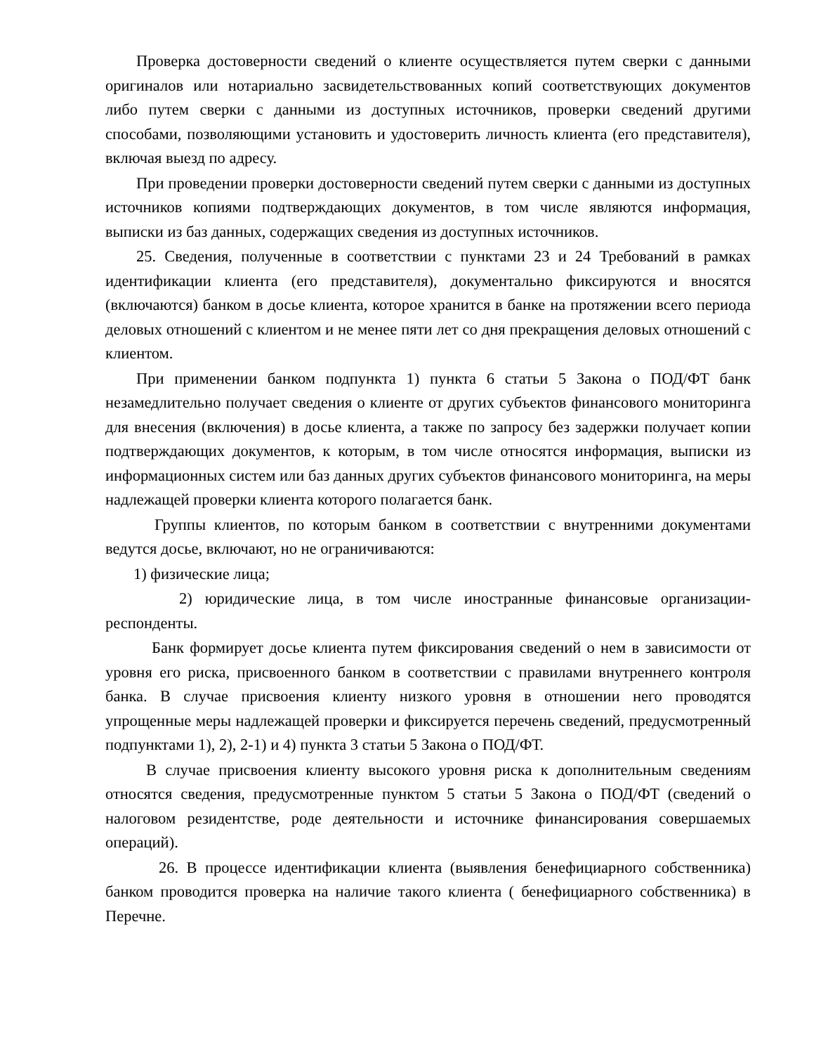Проверка достоверности сведений о клиенте осуществляется путем сверки с данными оригиналов или нотариально засвидетельствованных копий соответствующих документов либо путем сверки с данными из доступных источников, проверки сведений другими способами, позволяющими установить и удостоверить личность клиента (его представителя), включая выезд по адресу.
При проведении проверки достоверности сведений путем сверки с данными из доступных источников копиями подтверждающих документов, в том числе являются информация, выписки из баз данных, содержащих сведения из доступных источников.
25. Сведения, полученные в соответствии с пунктами 23 и 24 Требований в рамках идентификации клиента (его представителя), документально фиксируются и вносятся (включаются) банком в досье клиента, которое хранится в банке на протяжении всего периода деловых отношений с клиентом и не менее пяти лет со дня прекращения деловых отношений с клиентом.
При применении банком подпункта 1) пункта 6 статьи 5 Закона о ПОД/ФТ банк незамедлительно получает сведения о клиенте от других субъектов финансового мониторинга для внесения (включения) в досье клиента, а также по запросу без задержки получает копии подтверждающих документов, к которым, в том числе относятся информация, выписки из информационных систем или баз данных других субъектов финансового мониторинга, на меры надлежащей проверки клиента которого полагается банк.
Группы клиентов, по которым банком в соответствии с внутренними документами ведутся досье, включают, но не ограничиваются:
1) физические лица;
2) юридические лица, в том числе иностранные финансовые организации-респонденты.
Банк формирует досье клиента путем фиксирования сведений о нем в зависимости от уровня его риска, присвоенного банком в соответствии с правилами внутреннего контроля банка. В случае присвоения клиенту низкого уровня в отношении него проводятся упрощенные меры надлежащей проверки и фиксируется перечень сведений, предусмотренный подпунктами 1), 2), 2-1) и 4) пункта 3 статьи 5 Закона о ПОД/ФТ.
В случае присвоения клиенту высокого уровня риска к дополнительным сведениям относятся сведения, предусмотренные пунктом 5 статьи 5 Закона о ПОД/ФТ (сведений о налоговом резидентстве, роде деятельности и источнике финансирования совершаемых операций).
26. В процессе идентификации клиента (выявления бенефициарного собственника) банком проводится проверка на наличие такого клиента ( бенефициарного собственника) в Перечне.